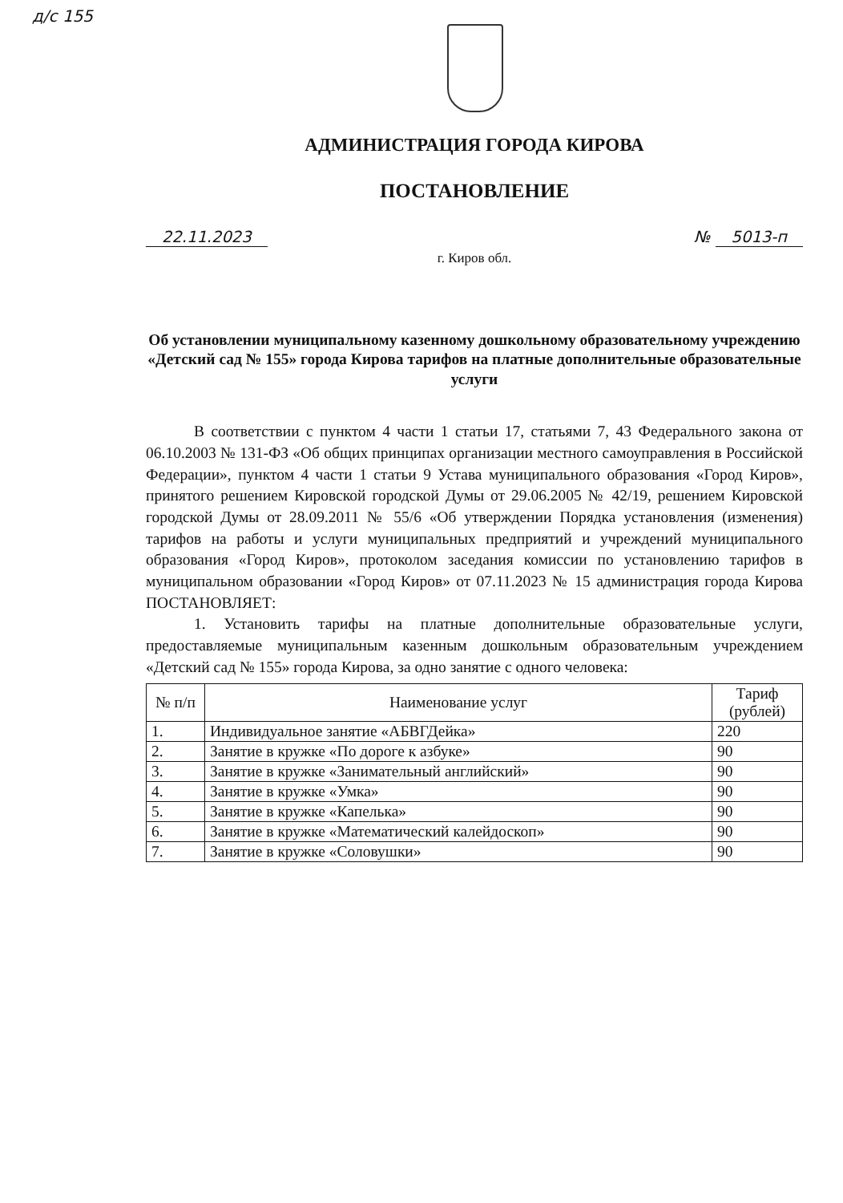д/с 155
АДМИНИСТРАЦИЯ ГОРОДА КИРОВА
ПОСТАНОВЛЕНИЕ
22.11.2023 № 5013-п
г. Киров обл.
Об установлении муниципальному казенному дошкольному образовательному учреждению «Детский сад № 155» города Кирова тарифов на платные дополнительные образовательные услуги
В соответствии с пунктом 4 части 1 статьи 17, статьями 7, 43 Федерального закона от 06.10.2003 № 131-ФЗ «Об общих принципах организации местного самоуправления в Российской Федерации», пунктом 4 части 1 статьи 9 Устава муниципального образования «Город Киров», принятого решением Кировской городской Думы от 29.06.2005 № 42/19, решением Кировской городской Думы от 28.09.2011 № 55/6 «Об утверждении Порядка установления (изменения) тарифов на работы и услуги муниципальных предприятий и учреждений муниципального образования «Город Киров», протоколом заседания комиссии по установлению тарифов в муниципальном образовании «Город Киров» от 07.11.2023 № 15 администрация города Кирова ПОСТАНОВЛЯЕТ:
1. Установить тарифы на платные дополнительные образовательные услуги, предоставляемые муниципальным казенным дошкольным образовательным учреждением «Детский сад № 155» города Кирова, за одно занятие с одного человека:
| № п/п | Наименование услуг | Тариф (рублей) |
| --- | --- | --- |
| 1. | Индивидуальное занятие «АБВГДейка» | 220 |
| 2. | Занятие в кружке «По дороге к азбуке» | 90 |
| 3. | Занятие в кружке «Занимательный английский» | 90 |
| 4. | Занятие в кружке «Умка» | 90 |
| 5. | Занятие в кружке «Капелька» | 90 |
| 6. | Занятие в кружке «Математический калейдоскоп» | 90 |
| 7. | Занятие в кружке «Соловушки» | 90 |